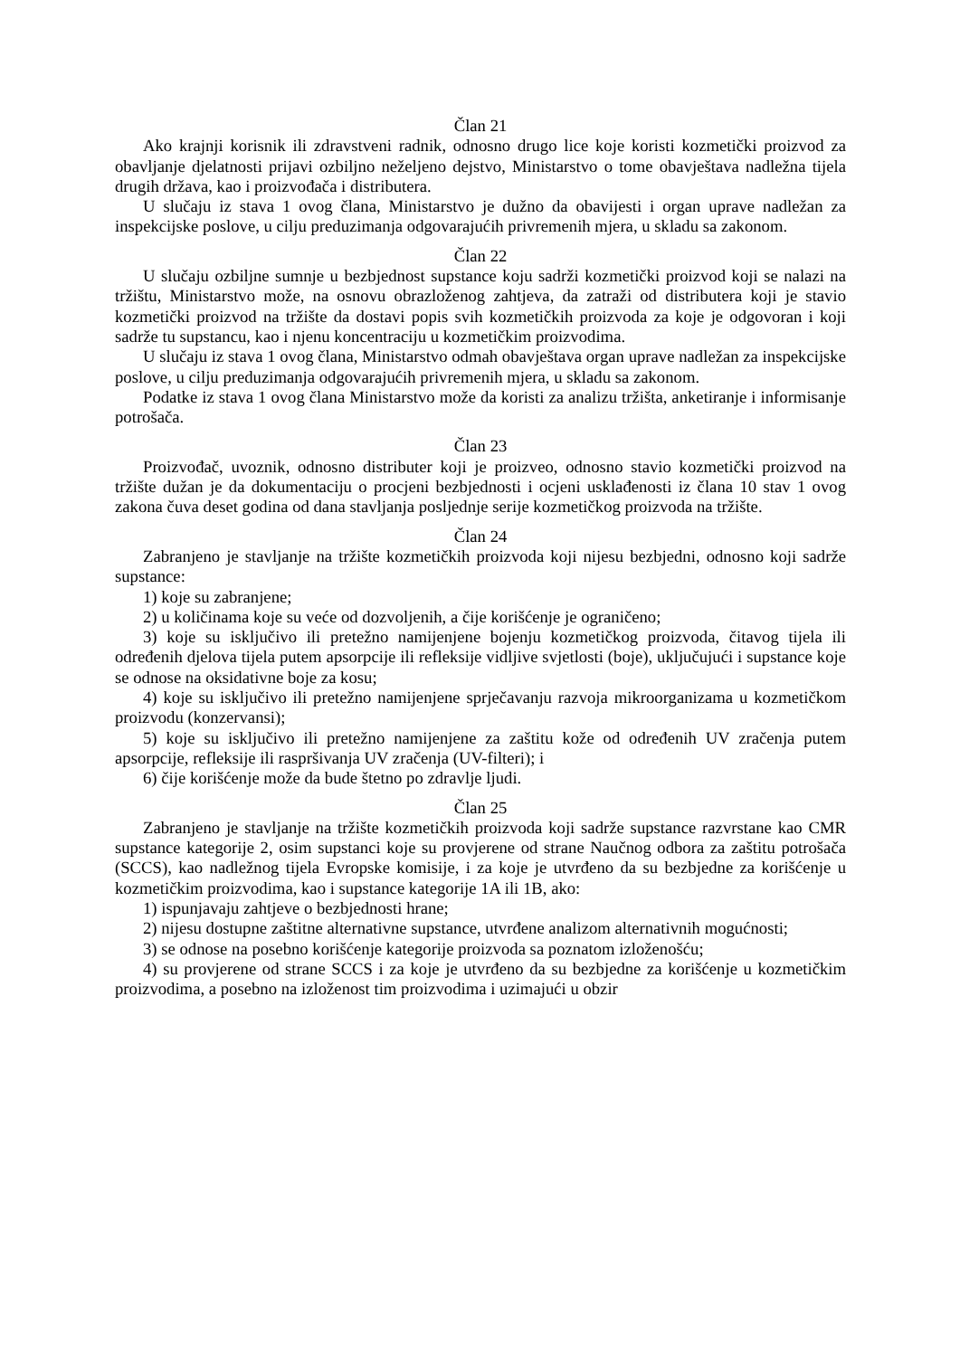Član 21
Ako krajnji korisnik ili zdravstveni radnik, odnosno drugo lice koje koristi kozmetički proizvod za obavljanje djelatnosti prijavi ozbiljno neželjeno dejstvo, Ministarstvo o tome obavještava nadležna tijela drugih država, kao i proizvođača i distributera.
U slučaju iz stava 1 ovog člana, Ministarstvo je dužno da obavijesti i organ uprave nadležan za inspekcijske poslove, u cilju preduzimanja odgovarajućih privremenih mjera, u skladu sa zakonom.
Član 22
U slučaju ozbiljne sumnje u bezbjednost supstance koju sadrži kozmetički proizvod koji se nalazi na tržištu, Ministarstvo može, na osnovu obrazloženog zahtjeva, da zatraži od distributera koji je stavio kozmetički proizvod na tržište da dostavi popis svih kozmetičkih proizvoda za koje je odgovoran i koji sadrže tu supstancu, kao i njenu koncentraciju u kozmetičkim proizvodima.
U slučaju iz stava 1 ovog člana, Ministarstvo odmah obavještava organ uprave nadležan za inspekcijske poslove, u cilju preduzimanja odgovarajućih privremenih mjera, u skladu sa zakonom.
Podatke iz stava 1 ovog člana Ministarstvo može da koristi za analizu tržišta, anketiranje i informisanje potrošača.
Član 23
Proizvođač, uvoznik, odnosno distributer koji je proizveo, odnosno stavio kozmetički proizvod na tržište dužan je da dokumentaciju o procjeni bezbjednosti i ocjeni usklađenosti iz člana 10 stav 1 ovog zakona čuva deset godina od dana stavljanja posljednje serije kozmetičkog proizvoda na tržište.
Član 24
Zabranjeno je stavljanje na tržište kozmetičkih proizvoda koji nijesu bezbjedni, odnosno koji sadrže supstance:
1) koje su zabranjene;
2) u količinama koje su veće od dozvoljenih, a čije korišćenje je ograničeno;
3) koje su isključivo ili pretežno namijenjene bojenju kozmetičkog proizvoda, čitavog tijela ili određenih djelova tijela putem apsorpcije ili refleksije vidljive svjetlosti (boje), uključujući i supstance koje se odnose na oksidativne boje za kosu;
4) koje su isključivo ili pretežno namijenjene sprječavanju razvoja mikroorganizama u kozmetičkom proizvodu (konzervansi);
5) koje su isključivo ili pretežno namijenjene za zaštitu kože od određenih UV zračenja putem apsorpcije, refleksije ili raspršivanja UV zračenja (UV-filteri); i
6) čije korišćenje može da bude štetno po zdravlje ljudi.
Član 25
Zabranjeno je stavljanje na tržište kozmetičkih proizvoda koji sadrže supstance razvrstane kao CMR supstance kategorije 2, osim supstanci koje su provjerene od strane Naučnog odbora za zaštitu potrošača (SCCS), kao nadležnog tijela Evropske komisije, i za koje je utvrđeno da su bezbjedne za korišćenje u kozmetičkim proizvodima, kao i supstance kategorije 1A ili 1B, ako:
1) ispunjavaju zahtjeve o bezbjednosti hrane;
2) nijesu dostupne zaštitne alternativne supstance, utvrđene analizom alternativnih mogućnosti;
3) se odnose na posebno korišćenje kategorije proizvoda sa poznatom izloženošću;
4) su provjerene od strane SCCS i za koje je utvrđeno da su bezbjedne za korišćenje u kozmetičkim proizvodima, a posebno na izloženost tim proizvodima i uzimajući u obzir